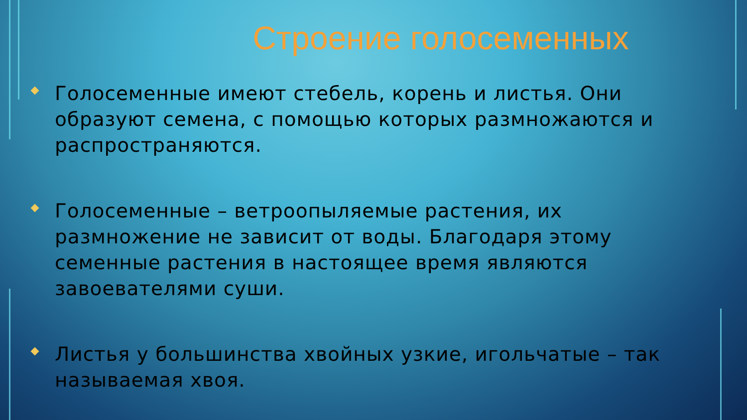Строение голосеменных
Голосеменные имеют стебель, корень и листья. Они образуют семена, с помощью которых размножаются и распространяются.
Голосеменные – ветроопыляемые растения, их размножение не зависит от воды. Благодаря этому семенные растения в настоящее время являются завоевателями суши.
Листья у большинства хвойных узкие, игольчатые – так называемая хвоя.